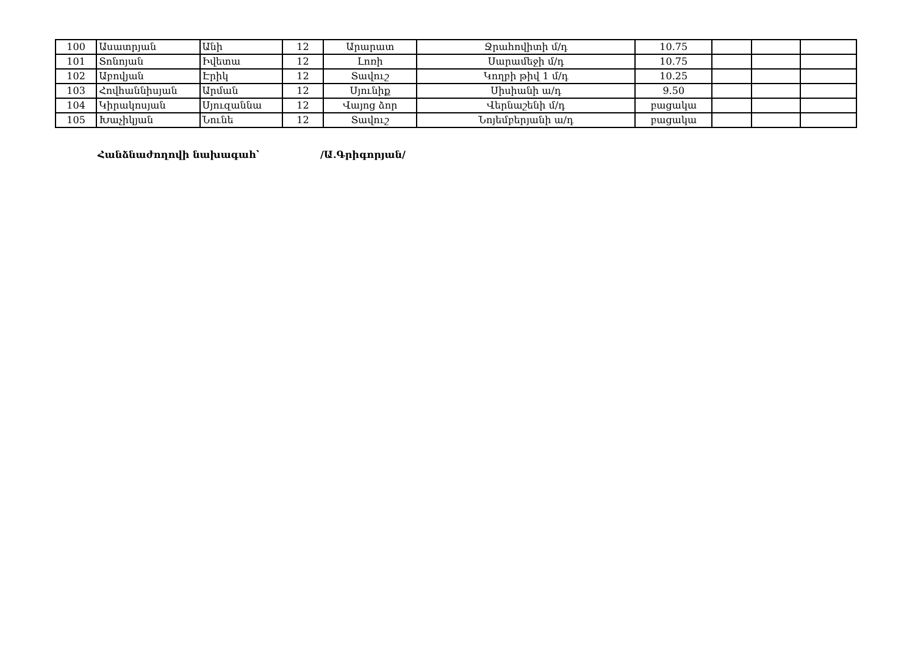| 100 | Ասատրյան | Անի | 12 | Արարատ | Ջրահովիտի մ/դ | 10.75 | | | |
| 101 | Տոնոյան | Իվետա | 12 | Լոռի | Սարամեջի մ/դ | 10.75 | | | |
| 102 | Աբովյան | Էրիկ | 12 | Տավուշ | Կողբի թիվ 1 մ/դ | 10.25 | | | |
| 103 | Հովհաննիսյան | Արման | 12 | Սյունիք | Սիսիանի ա/դ | 9.50 | | | |
| 104 | Կիրակոսյան | Սյուզաննա | 12 | Վայոց ձոր | Վերնաշենի մ/դ | բացակա | | | |
| 105 | Խաչիկյան | Նունե | 12 | Տավուշ | Նոյեմբերյանի ա/դ | բացակա | | | |
Հանձնաժողովի նախագահ՝ /Ա.Գրիգորյան/